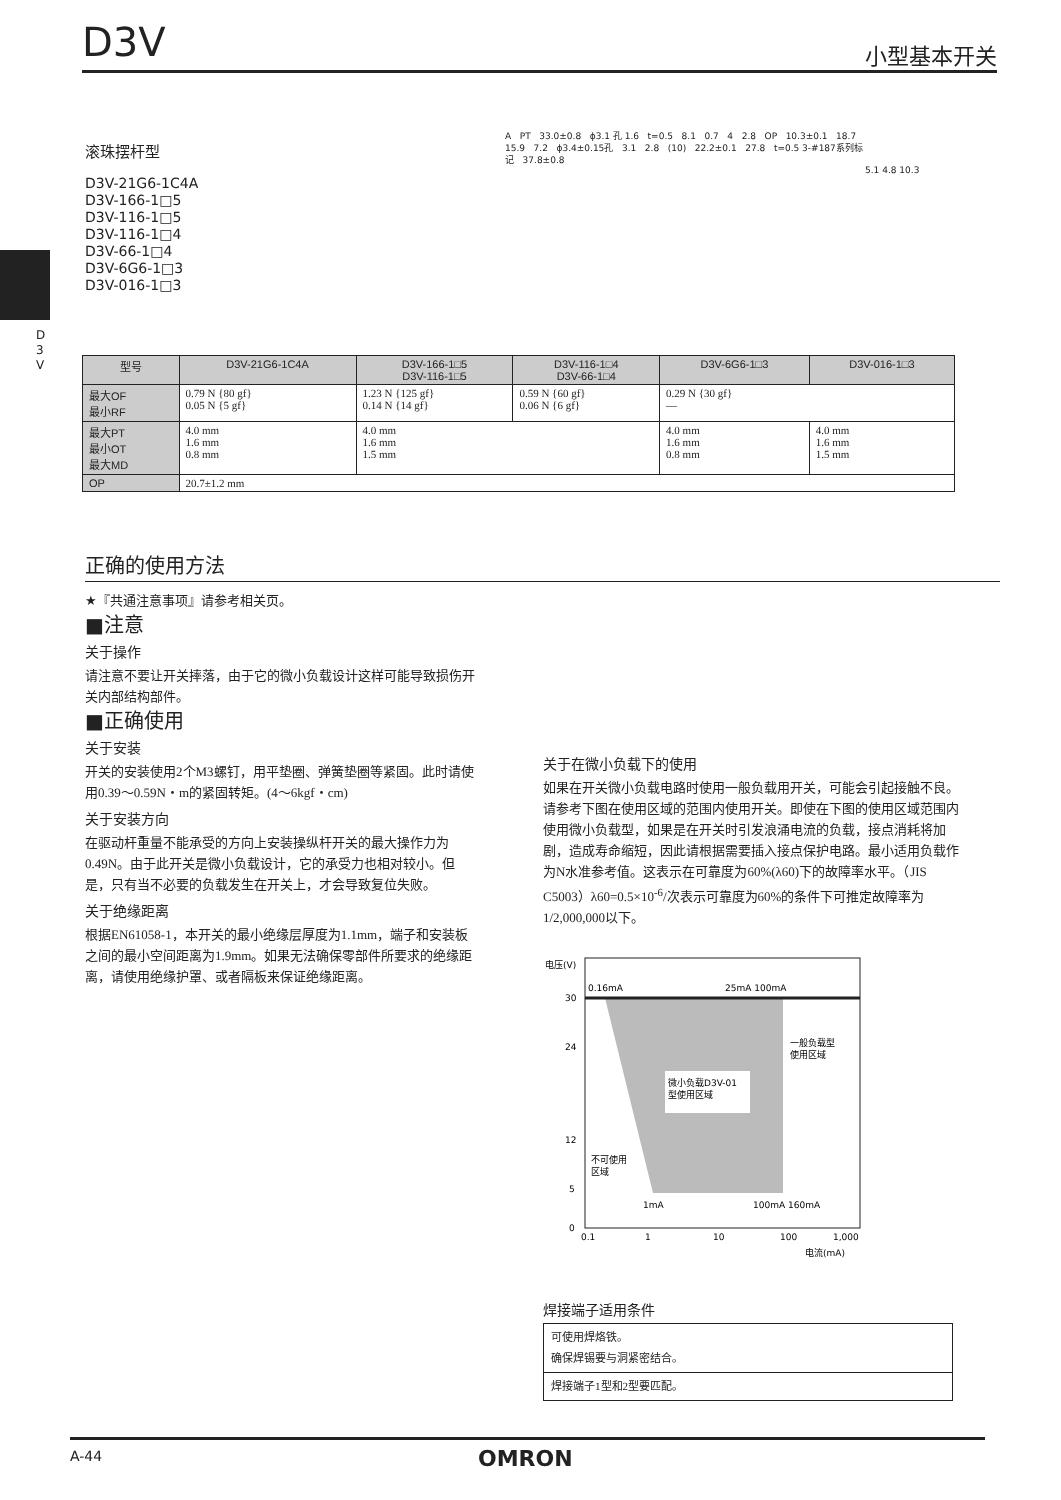D3V 小型基本开关
D
3
V
滚珠摆杆型
D3V-21G6-1C4A
D3V-166-1□5
D3V-116-1□5
D3V-116-1□4
D3V-66-1□4
D3V-6G6-1□3
D3V-016-1□3
A PT 33.0±0.8 ϕ3.1 孔 1.6 t=0.5 8.1 0.7 4 2.8 OP 10.3±0.1 18.7 15.9 7.2 ϕ3.4±0.15孔 3.1 2.8 (10) 22.2±0.1 27.8 t=0.5 3-#187系列标记 37.8±0.8
5.1 4.8 10.3
| 型号 | D3V-21G6-1C4A | D3V-166-1□5 D3V-116-1□5 | D3V-116-1□4 D3V-66-1□4 | D3V-6G6-1□3 | D3V-016-1□3 |
| --- | --- | --- | --- | --- | --- |
| 最大OF 最小RF | 0.79 N {80 gf} 0.05 N {5 gf} | 1.23 N {125 gf} 0.14 N {14 gf} | 0.59 N {60 gf} 0.06 N {6 gf} | 0.29 N {30 gf} — | |
| 最大PT 最小OT 最大MD | 4.0 mm 1.6 mm 0.8 mm | 4.0 mm 1.6 mm 1.5 mm | | 4.0 mm 1.6 mm 0.8 mm | 4.0 mm 1.6 mm 1.5 mm |
| OP | 20.7±1.2 mm | | | | |
正确的使用方法
★『共通注意事项』请参考相关页。
■注意
关于操作
请注意不要让开关摔落，由于它的微小负载设计这样可能导致损伤开关内部结构部件。
■正确使用
关于安装
开关的安装使用2个M3螺钉，用平垫圈、弹簧垫圈等紧固。此时请使用0.39～0.59N・m的紧固转矩。(4～6kgf・cm)
关于安装方向
在驱动杆重量不能承受的方向上安装操纵杆开关的最大操作力为0.49N。由于此开关是微小负载设计，它的承受力也相对较小。但是，只有当不必要的负载发生在开关上，才会导致复位失败。
关于绝缘距离
根据EN61058-1，本开关的最小绝缘层厚度为1.1mm，端子和安装板之间的最小空间距离为1.9mm。如果无法确保零部件所要求的绝缘距离，请使用绝缘护罩、或者隔板来保证绝缘距离。
关于在微小负载下的使用
如果在开关微小负载电路时使用一般负载用开关，可能会引起接触不良。请参考下图在使用区域的范围内使用开关。即使在下图的使用区域范围内使用微小负载型，如果是在开关时引发浪涌电流的负载，接点消耗将加剧，造成寿命缩短，因此请根据需要插入接点保护电路。最小适用负载作为N水准参考值。这表示在可靠度为60%(λ60)下的故障率水平。（JIS C5003）λ60=0.5×10<sup>-6</sup>/次表示可靠度为60%的条件下可推定故障率为1/2,000,000以下。
电压(V)
30
24
12
5
0
0.16mA
25mA 100mA
微小负载D3V-01
型使用区域
一般负载型
使用区域
不可使用
区域
1mA
100mA 160mA
0.1
1
10
100
1,000
电流(mA)
焊接端子适用条件
| 可使用焊烙铁。 确保焊锡要与洞紧密结合。 |
| 焊接端子1型和2型要匹配。 |
A-44 OMRON